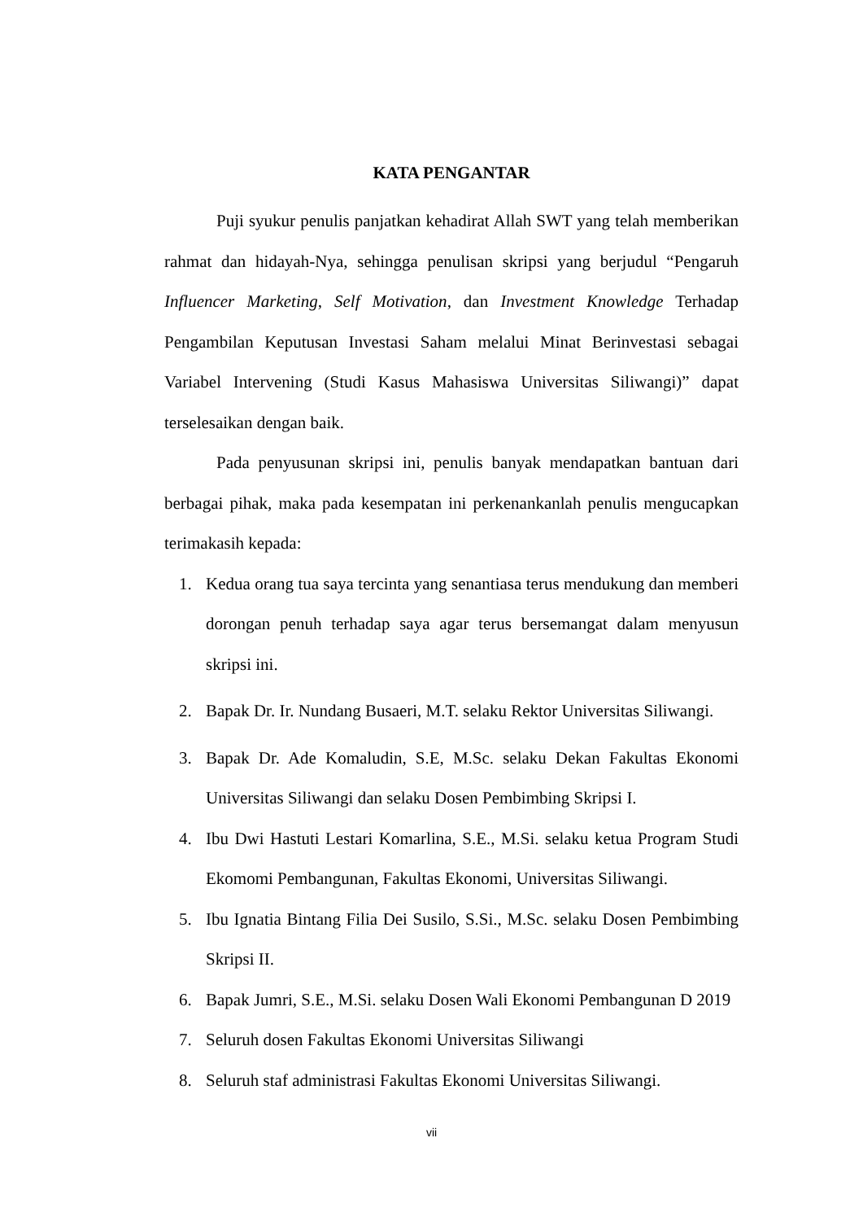KATA PENGANTAR
Puji syukur penulis panjatkan kehadirat Allah SWT yang telah memberikan rahmat dan hidayah-Nya, sehingga penulisan skripsi yang berjudul “Pengaruh Influencer Marketing, Self Motivation, dan Investment Knowledge Terhadap Pengambilan Keputusan Investasi Saham melalui Minat Berinvestasi sebagai Variabel Intervening (Studi Kasus Mahasiswa Universitas Siliwangi)” dapat terselesaikan dengan baik.
Pada penyusunan skripsi ini, penulis banyak mendapatkan bantuan dari berbagai pihak, maka pada kesempatan ini perkenankanlah penulis mengucapkan terimakasih kepada:
1. Kedua orang tua saya tercinta yang senantiasa terus mendukung dan memberi dorongan penuh terhadap saya agar terus bersemangat dalam menyusun skripsi ini.
2. Bapak Dr. Ir. Nundang Busaeri, M.T. selaku Rektor Universitas Siliwangi.
3. Bapak Dr. Ade Komaludin, S.E, M.Sc. selaku Dekan Fakultas Ekonomi Universitas Siliwangi dan selaku Dosen Pembimbing Skripsi I.
4. Ibu Dwi Hastuti Lestari Komarlina, S.E., M.Si. selaku ketua Program Studi Ekomomi Pembangunan, Fakultas Ekonomi, Universitas Siliwangi.
5. Ibu Ignatia Bintang Filia Dei Susilo, S.Si., M.Sc. selaku Dosen Pembimbing Skripsi II.
6. Bapak Jumri, S.E., M.Si. selaku Dosen Wali Ekonomi Pembangunan D 2019
7. Seluruh dosen Fakultas Ekonomi Universitas Siliwangi
8. Seluruh staf administrasi Fakultas Ekonomi Universitas Siliwangi.
vii